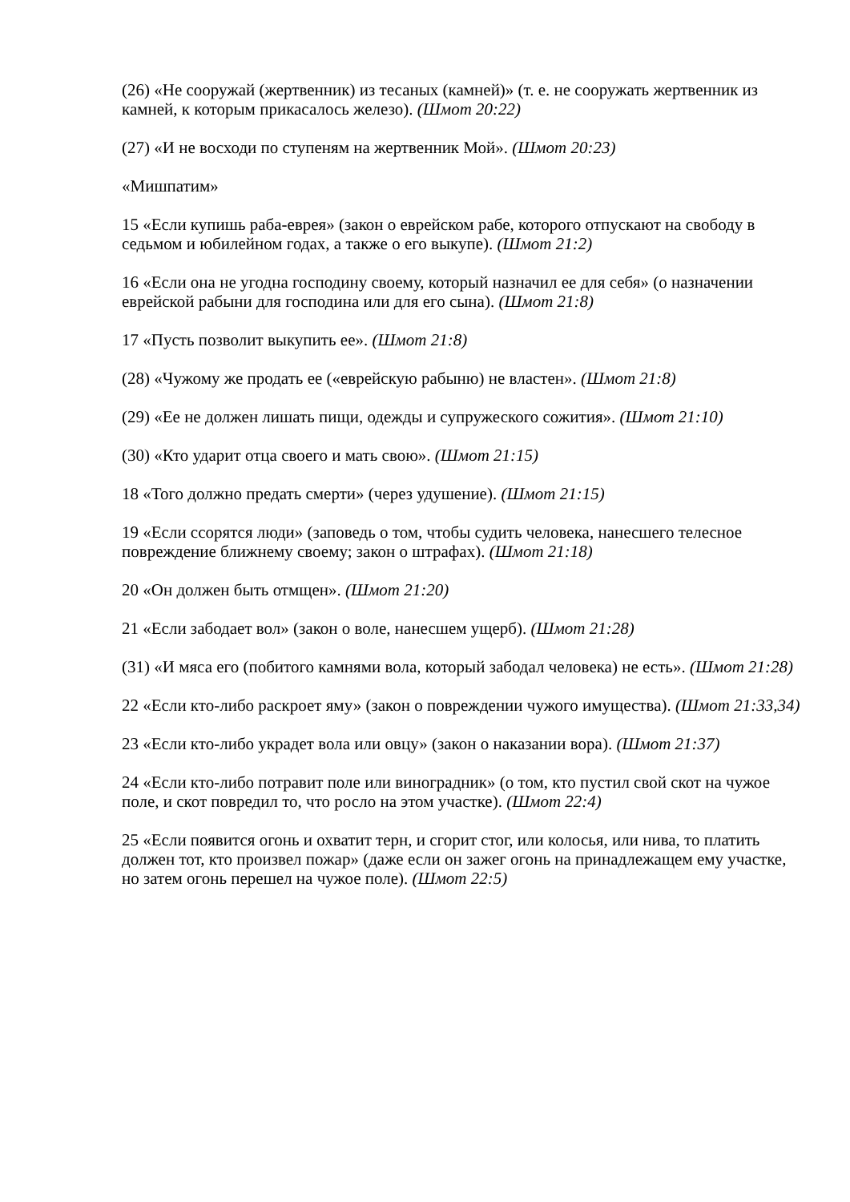(26) «Не сооружай (жертвенник) из тесаных (камней)» (т. е. не сооружать жертвенник из камней, к которым прикасалось железо). (Шмот 20:22)
(27) «И не восходи по ступеням на жертвенник Мой». (Шмот 20:23)
«Мишпатим»
15 «Если купишь раба-еврея» (закон о еврейском рабе, которого отпускают на свободу в седьмом и юбилейном годах, а также о его выкупе). (Шмот 21:2)
16 «Если она не угодна господину своему, который назначил ее для себя» (о назначении еврейской рабыни для господина или для его сына). (Шмот 21:8)
17 «Пусть позволит выкупить ее». (Шмот 21:8)
(28) «Чужому же продать ее («еврейскую рабыню) не властен». (Шмот 21:8)
(29) «Ее не должен лишать пищи, одежды и супружеского сожития». (Шмот 21:10)
(30) «Кто ударит отца своего и мать свою». (Шмот 21:15)
18 «Того должно предать смерти» (через удушение). (Шмот 21:15)
19 «Если ссорятся люди» (заповедь о том, чтобы судить человека, нанесшего телесное повреждение ближнему своему; закон о штрафах). (Шмот 21:18)
20 «Он должен быть отмщен». (Шмот 21:20)
21 «Если забодает вол» (закон о воле, нанесшем ущерб). (Шмот 21:28)
(31) «И мяса его (побитого камнями вола, который забодал человека) не есть». (Шмот 21:28)
22 «Если кто-либо раскроет яму» (закон о повреждении чужого имущества). (Шмот 21:33,34)
23 «Если кто-либо украдет вола или овцу» (закон о наказании вора). (Шмот 21:37)
24 «Если кто-либо потравит поле или виноградник» (о том, кто пустил свой скот на чужое поле, и скот повредил то, что росло на этом участке). (Шмот 22:4)
25 «Если появится огонь и охватит терн, и сгорит стог, или колосья, или нива, то платить должен тот, кто произвел пожар» (даже если он зажег огонь на принадлежащем ему участке, но затем огонь перешел на чужое поле). (Шмот 22:5)